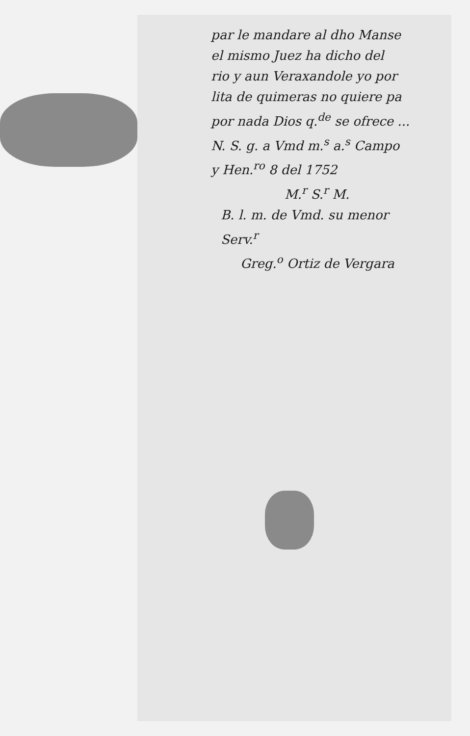par le mandare al dho Manse
el mismo Juez ha dicho del
rio y aun Veraxandole yo por
lita de quimeras no quiere pa
por nada Dios q.<sup>de</sup> se ofrece ...
N. S. g. a Vmd m.<sup>s</sup> a.<sup>s</sup> Campo
y Hen.<sup>ro</sup> 8 del 1752
M.<sup>r</sup> S.<sup>r</sup> M.
B. l. m. de Vmd. su menor
Serv.<sup>r</sup>
Greg.<sup>o</sup> Ortiz de Vergara